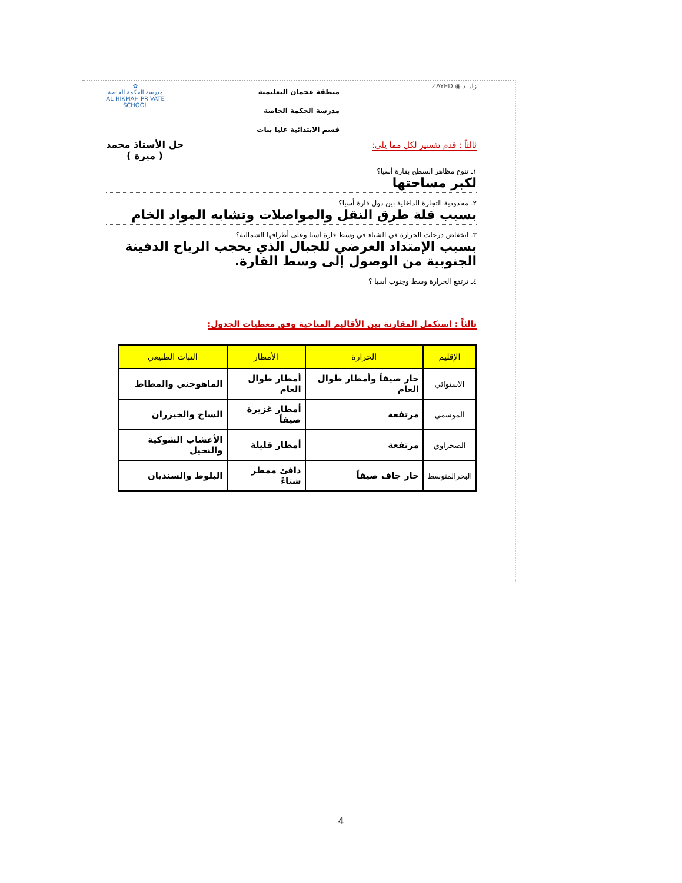✿
مدرسة الحكمة الخاصة
AL HIKMAH PRIVATE SCHOOL
منطقة عجمان التعليمية
مدرسة الحكمة الخاصة
قسم الابتدائية عليا بنات
ZAYED ◉ زايــد
ثالثاً : قدم تفسير لكل مما يلي:
حل الأستاذ محمد
( ميرة )
١ـ تنوع مظاهر السطح بقارة أسيا؟
لكبر مساحتها
٢ـ محدودية التجارة الداخلية بين دول قارة أسيا؟
بسبب قلة طرق النقل والمواصلات وتشابه المواد الخام
٣ـ انخفاض درجات الحرارة في الشتاء في وسط قارة آسيا وعلى أطرافها الشمالية؟
بسبب الإمتداد العرضي للجبال الذي يحجب الرياح الدفينة الجنوبية من الوصول إلى وسط القارة.
٤ـ ترتفع الحرارة وسط وجنوب أسيا ؟
ثالثاً : استكمل المقارنة بين الأقاليم المناخية وفق معطيات الجدول:
| الإقليم | الحرارة | الأمطار | النبات الطبيعي |
| --- | --- | --- | --- |
| الاستوائي | حار صيفاً وأمطار طوال العام | أمطار طوال العام | الماهوجني والمطاط |
| الموسمي | مرتفعة | أمطار غزيرة صيفاً | الساج والخيزران |
| الصحراوي | مرتفعة | أمطار قليلة | الأعشاب الشوكية والنخيل |
| البحرالمتوسط | حار جاف صيفاً | دافئ ممطر شتاءً | البلوط والسنديان |
4